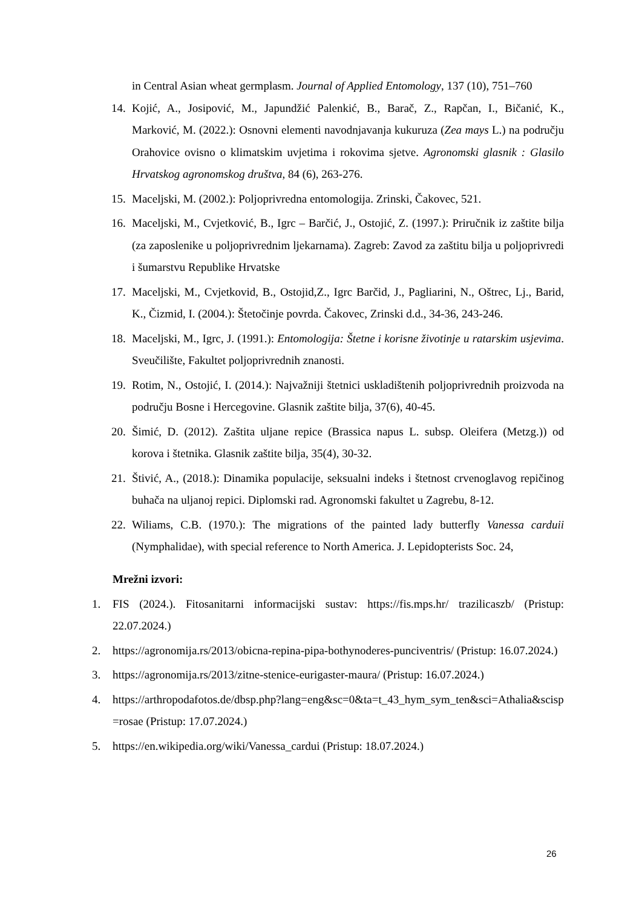in Central Asian wheat germplasm. Journal of Applied Entomology, 137 (10), 751–760
14. Kojić, A., Josipović, M., Japundžić Palenkić, B., Barač, Z., Rapčan, I., Bičanić, K., Marković, M. (2022.): Osnovni elementi navodnjavanja kukuruza (Zea mays L.) na području Orahovice ovisno o klimatskim uvjetima i rokovima sjetve. Agronomski glasnik : Glasilo Hrvatskog agronomskog društva, 84 (6), 263-276.
15. Maceljski, M. (2002.): Poljoprivredna entomologija. Zrinski, Čakovec, 521.
16. Maceljski, M., Cvjetković, B., Igrc – Barčić, J., Ostojić, Z. (1997.): Priručnik iz zaštite bilja (za zaposlenike u poljoprivrednim ljekarnama). Zagreb: Zavod za zaštitu bilja u poljoprivredi i šumarstvu Republike Hrvatske
17. Maceljski, M., Cvjetkovid, B., Ostojid,Z., Igrc Barčid, J., Pagliarini, N., Oštrec, Lj., Barid, K., Čizmid, I. (2004.): Štetočinje povrda. Čakovec, Zrinski d.d., 34-36, 243-246.
18. Maceljski, M., Igrc, J. (1991.): Entomologija: Štetne i korisne životinje u ratarskim usjevima. Sveučilište, Fakultet poljoprivrednih znanosti.
19. Rotim, N., Ostojić, I. (2014.): Najvažniji štetnici uskladištenih poljoprivrednih proizvoda na području Bosne i Hercegovine. Glasnik zaštite bilja, 37(6), 40-45.
20. Šimić, D. (2012). Zaštita uljane repice (Brassica napus L. subsp. Oleifera (Metzg.)) od korova i štetnika. Glasnik zaštite bilja, 35(4), 30-32.
21. Štivić, A., (2018.): Dinamika populacije, seksualni indeks i štetnost crvenoglavog repičinog buhača na uljanoj repici. Diplomski rad. Agronomski fakultet u Zagrebu, 8-12.
22. Wiliams, C.B. (1970.): The migrations of the painted lady butterfly Vanessa carduii (Nymphalidae), with special reference to North America. J. Lepidopterists Soc. 24,
Mrežni izvori:
1. FIS (2024.). Fitosanitarni informacijski sustav: https://fis.mps.hr/ trazilicaszb/ (Pristup: 22.07.2024.)
2. https://agronomija.rs/2013/obicna-repina-pipa-bothynoderes-punciventris/ (Pristup: 16.07.2024.)
3. https://agronomija.rs/2013/zitne-stenice-eurigaster-maura/ (Pristup: 16.07.2024.)
4. https://arthropodafotos.de/dbsp.php?lang=eng&sc=0&ta=t_43_hym_sym_ten&sci=Athalia&scisp=rosae (Pristup: 17.07.2024.)
5. https://en.wikipedia.org/wiki/Vanessa_cardui (Pristup: 18.07.2024.)
26